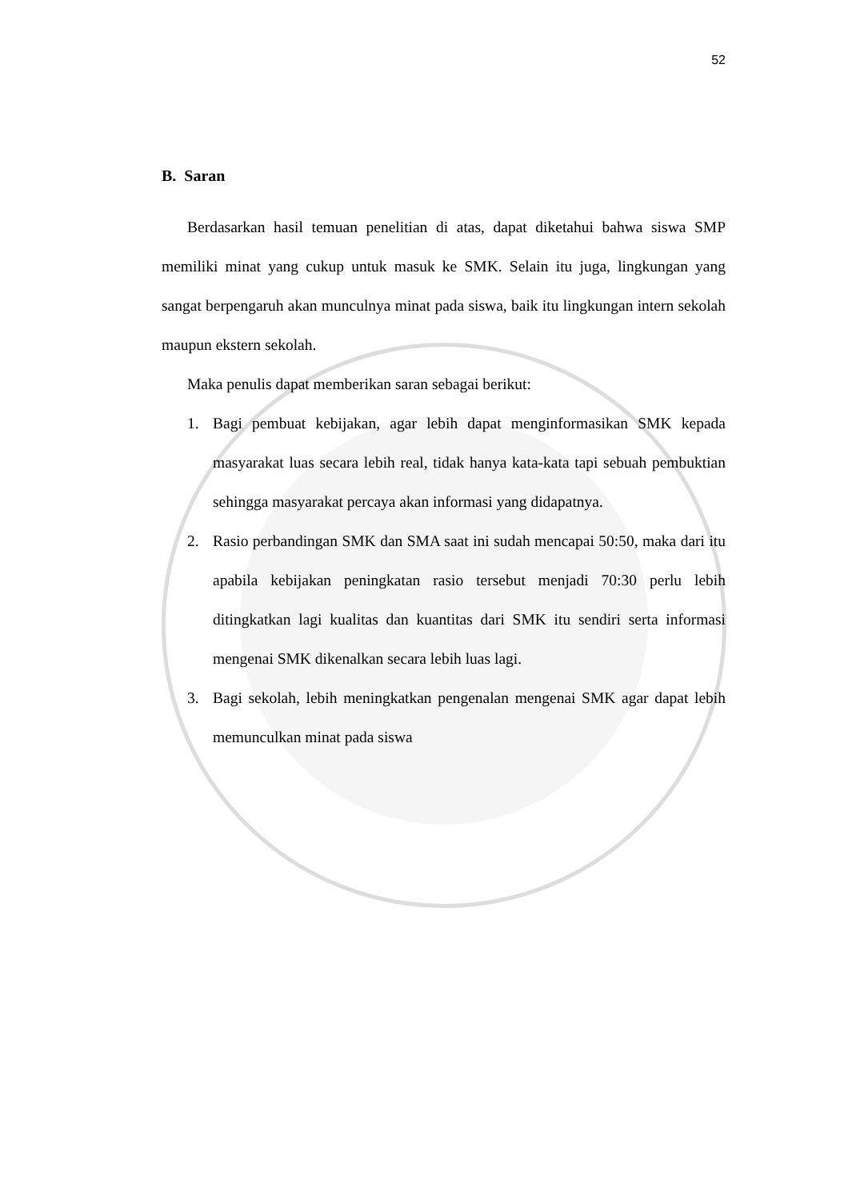52
B. Saran
Berdasarkan hasil temuan penelitian di atas, dapat diketahui bahwa siswa SMP memiliki minat yang cukup untuk masuk ke SMK. Selain itu juga, lingkungan yang sangat berpengaruh akan munculnya minat pada siswa, baik itu lingkungan intern sekolah maupun ekstern sekolah.
Maka penulis dapat memberikan saran sebagai berikut:
1. Bagi pembuat kebijakan, agar lebih dapat menginformasikan SMK kepada masyarakat luas secara lebih real, tidak hanya kata-kata tapi sebuah pembuktian sehingga masyarakat percaya akan informasi yang didapatnya.
2. Rasio perbandingan SMK dan SMA saat ini sudah mencapai 50:50, maka dari itu apabila kebijakan peningkatan rasio tersebut menjadi 70:30 perlu lebih ditingkatkan lagi kualitas dan kuantitas dari SMK itu sendiri serta informasi mengenai SMK dikenalkan secara lebih luas lagi.
3. Bagi sekolah, lebih meningkatkan pengenalan mengenai SMK agar dapat lebih memunculkan minat pada siswa